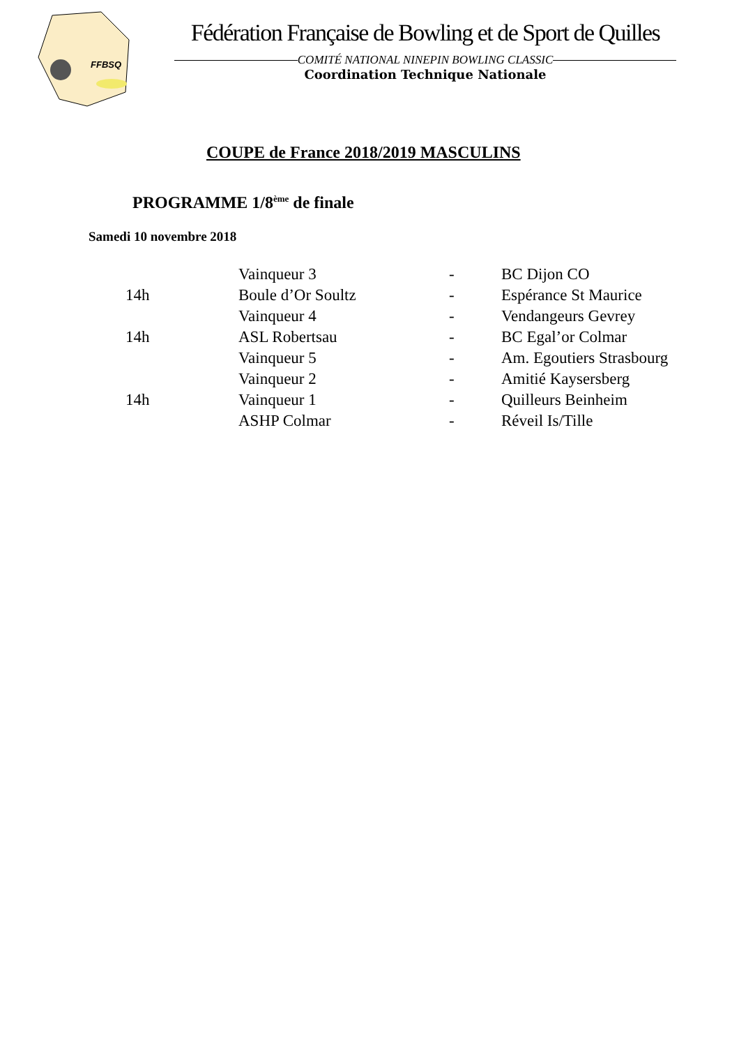FFBSQ
Fédération Française de Bowling et de Sport de Quilles
COMITÉ NATIONAL NINEPIN BOWLING CLASSIC
Coordination Technique Nationale
COUPE de France 2018/2019 MASCULINS
PROGRAMME 1/8<sup>ème</sup> de finale
Samedi 10 novembre 2018
| | Vainqueur 3 | - | BC Dijon CO |
| 14h | Boule d’Or Soultz | - | Espérance St Maurice |
| | Vainqueur 4 | - | Vendangeurs Gevrey |
| 14h | ASL Robertsau | - | BC Egal’or Colmar |
| | Vainqueur 5 | - | Am. Egoutiers Strasbourg |
| | Vainqueur 2 | - | Amitié Kaysersberg |
| 14h | Vainqueur 1 | - | Quilleurs Beinheim |
| | ASHP Colmar | - | Réveil Is/Tille |